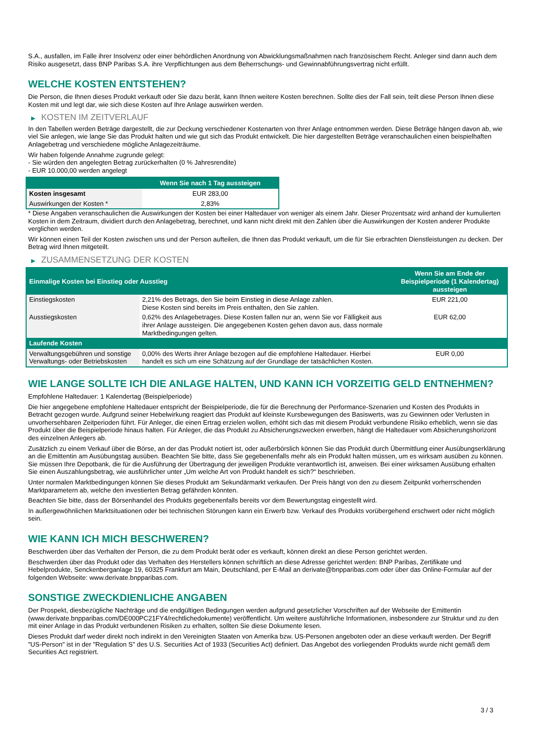S.A., ausfallen, im Falle ihrer Insolvenz oder einer behördlichen Anordnung von Abwicklungsmaßnahmen nach französischem Recht. Anleger sind dann auch dem Risiko ausgesetzt, dass BNP Paribas S.A. ihre Verpflichtungen aus dem Beherrschungs- und Gewinnabführungsvertrag nicht erfüllt.
WELCHE KOSTEN ENTSTEHEN?
Die Person, die Ihnen dieses Produkt verkauft oder Sie dazu berät, kann Ihnen weitere Kosten berechnen. Sollte dies der Fall sein, teilt diese Person Ihnen diese Kosten mit und legt dar, wie sich diese Kosten auf Ihre Anlage auswirken werden.
▶ KOSTEN IM ZEITVERLAUF
In den Tabellen werden Beträge dargestellt, die zur Deckung verschiedener Kostenarten von Ihrer Anlage entnommen werden. Diese Beträge hängen davon ab, wie viel Sie anlegen, wie lange Sie das Produkt halten und wie gut sich das Produkt entwickelt. Die hier dargestellten Beträge veranschaulichen einen beispielhaften Anlagebetrag und verschiedene mögliche Anlagezeiträume.
Wir haben folgende Annahme zugrunde gelegt:
- Sie würden den angelegten Betrag zurückerhalten (0 % Jahresrendite)
- EUR 10.000,00 werden angelegt
| | Wenn Sie nach 1 Tag aussteigen |
| --- | --- |
| Kosten insgesamt | EUR 283,00 |
| Auswirkungen der Kosten * | 2,83% |
* Diese Angaben veranschaulichen die Auswirkungen der Kosten bei einer Haltedauer von weniger als einem Jahr. Dieser Prozentsatz wird anhand der kumulierten Kosten in dem Zeitraum, dividiert durch den Anlagebetrag, berechnet, und kann nicht direkt mit den Zahlen über die Auswirkungen der Kosten anderer Produkte verglichen werden.
Wir können einen Teil der Kosten zwischen uns und der Person aufteilen, die Ihnen das Produkt verkauft, um die für Sie erbrachten Dienstleistungen zu decken. Der Betrag wird Ihnen mitgeteilt.
▶ ZUSAMMENSETZUNG DER KOSTEN
| Einmalige Kosten bei Einstieg oder Ausstieg | | Wenn Sie am Ende der Beispielperiode (1 Kalendertag) aussteigen |
| --- | --- | --- |
| Einstiegskosten | 2,21% des Betrags, den Sie beim Einstieg in diese Anlage zahlen. Diese Kosten sind bereits im Preis enthalten, den Sie zahlen. | EUR 221,00 |
| Ausstiegskosten | 0,62% des Anlagebetrages. Diese Kosten fallen nur an, wenn Sie vor Fälligkeit aus ihrer Anlage aussteigen. Die angegebenen Kosten gehen davon aus, dass normale Marktbedingungen gelten. | EUR 62,00 |
| Laufende Kosten | | |
| Verwaltungsgebühren und sonstige Verwaltungs- oder Betriebskosten | 0,00% des Werts ihrer Anlage bezogen auf die empfohlene Haltedauer. Hierbei handelt es sich um eine Schätzung auf der Grundlage der tatsächlichen Kosten. | EUR 0,00 |
WIE LANGE SOLLTE ICH DIE ANLAGE HALTEN, UND KANN ICH VORZEITIG GELD ENTNEHMEN?
Empfohlene Haltedauer: 1 Kalendertag (Beispielperiode)
Die hier angegebene empfohlene Haltedauer entspricht der Beispielperiode, die für die Berechnung der Performance-Szenarien und Kosten des Produkts in Betracht gezogen wurde. Aufgrund seiner Hebelwirkung reagiert das Produkt auf kleinste Kursbewegungen des Basiswerts, was zu Gewinnen oder Verlusten in unvorhersehbaren Zeitperioden führt. Für Anleger, die einen Ertrag erzielen wollen, erhöht sich das mit diesem Produkt verbundene Risiko erheblich, wenn sie das Produkt über die Beispielperiode hinaus halten. Für Anleger, die das Produkt zu Absicherungszwecken erwerben, hängt die Haltedauer vom Absicherungshorizont des einzelnen Anlegers ab.
Zusätzlich zu einem Verkauf über die Börse, an der das Produkt notiert ist, oder außerbörslich können Sie das Produkt durch Übermittlung einer Ausübungserklärung an die Emittentin am Ausübungstag ausüben. Beachten Sie bitte, dass Sie gegebenenfalls mehr als ein Produkt halten müssen, um es wirksam ausüben zu können. Sie müssen Ihre Depotbank, die für die Ausführung der Übertragung der jeweiligen Produkte verantwortlich ist, anweisen. Bei einer wirksamen Ausübung erhalten Sie einen Auszahlungsbetrag, wie ausführlicher unter „Um welche Art von Produkt handelt es sich?“ beschrieben.
Unter normalen Marktbedingungen können Sie dieses Produkt am Sekundärmarkt verkaufen. Der Preis hängt von den zu diesem Zeitpunkt vorherrschenden Marktparametern ab, welche den investierten Betrag gefährden könnten.
Beachten Sie bitte, dass der Börsenhandel des Produkts gegebenenfalls bereits vor dem Bewertungstag eingestellt wird.
In außergewöhnlichen Marktsituationen oder bei technischen Störungen kann ein Erwerb bzw. Verkauf des Produkts vorübergehend erschwert oder nicht möglich sein.
WIE KANN ICH MICH BESCHWEREN?
Beschwerden über das Verhalten der Person, die zu dem Produkt berät oder es verkauft, können direkt an diese Person gerichtet werden.
Beschwerden über das Produkt oder das Verhalten des Herstellers können schriftlich an diese Adresse gerichtet werden: BNP Paribas, Zertifikate und Hebelprodukte, Senckenberganlage 19, 60325 Frankfurt am Main, Deutschland, per E-Mail an derivate@bnpparibas.com oder über das Online-Formular auf der folgenden Webseite: www.derivate.bnpparibas.com.
SONSTIGE ZWECKDIENLICHE ANGABEN
Der Prospekt, diesbezügliche Nachträge und die endgültigen Bedingungen werden aufgrund gesetzlicher Vorschriften auf der Webseite der Emittentin (www.derivate.bnpparibas.com/DE000PC21FY4/rechtlichedokumente) veröffentlicht. Um weitere ausführliche Informationen, insbesondere zur Struktur und zu den mit einer Anlage in das Produkt verbundenen Risiken zu erhalten, sollten Sie diese Dokumente lesen.
Dieses Produkt darf weder direkt noch indirekt in den Vereinigten Staaten von Amerika bzw. US-Personen angeboten oder an diese verkauft werden. Der Begriff "US-Person" ist in der "Regulation S" des U.S. Securities Act of 1933 (Securities Act) definiert. Das Angebot des vorliegenden Produkts wurde nicht gemäß dem Securities Act registriert.
3 / 3